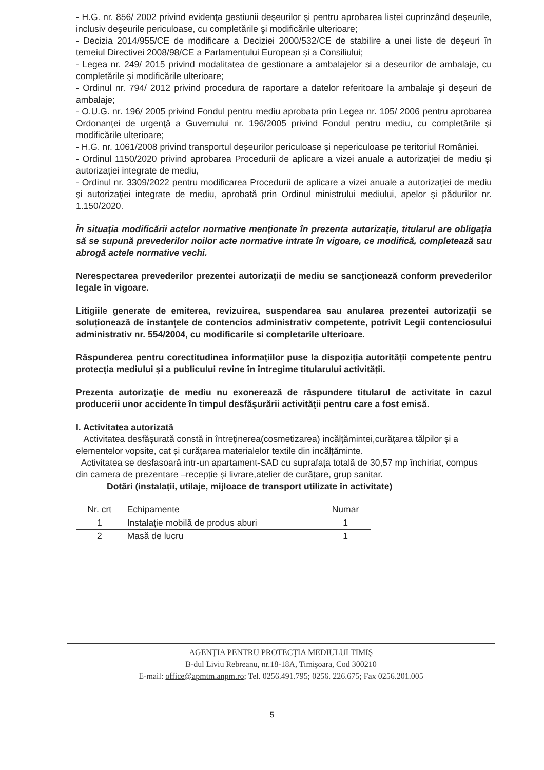- H.G. nr. 856/ 2002 privind evidenţa gestiunii deşeurilor şi pentru aprobarea listei cuprinzând deşeurile, inclusiv deşeurile periculoase, cu completările şi modificările ulterioare;
- Decizia 2014/955/CE de modificare a Deciziei 2000/532/CE de stabilire a unei liste de deșeuri în temeiul Directivei 2008/98/CE a Parlamentului European și a Consiliului;
- Legea nr. 249/ 2015 privind modalitatea de gestionare a ambalajelor si a deseurilor de ambalaje, cu completările şi modificările ulterioare;
- Ordinul nr. 794/ 2012 privind procedura de raportare a datelor referitoare la ambalaje şi deşeuri de ambalaje;
- O.U.G. nr. 196/ 2005 privind Fondul pentru mediu aprobata prin Legea nr. 105/ 2006 pentru aprobarea Ordonanţei de urgenţă a Guvernului nr. 196/2005 privind Fondul pentru mediu, cu completările şi modificările ulterioare;
- H.G. nr. 1061/2008 privind transportul deșeurilor periculoase și nepericuloase pe teritoriul României.
- Ordinul 1150/2020 privind aprobarea Procedurii de aplicare a vizei anuale a autorizației de mediu și autorizației integrate de mediu,
- Ordinul nr. 3309/2022 pentru modificarea Procedurii de aplicare a vizei anuale a autorizaţiei de mediu şi autorizaţiei integrate de mediu, aprobată prin Ordinul ministrului mediului, apelor şi pădurilor nr. 1.150/2020.
În situaţia modificării actelor normative menţionate în prezenta autorizaţie, titularul are obligaţia să se supună prevederilor noilor acte normative intrate în vigoare, ce modifică, completează sau abrogă actele normative vechi.
Nerespectarea prevederilor prezentei autorizaţii de mediu se sancţionează conform prevederilor legale în vigoare.
Litigiile generate de emiterea, revizuirea, suspendarea sau anularea prezentei autorizații se soluționează de instanțele de contencios administrativ competente, potrivit Legii contenciosului administrativ nr. 554/2004, cu modificarile si completarile ulterioare.
Răspunderea pentru corectitudinea informațiilor puse la dispoziția autorității competente pentru protecția mediului și a publicului revine în întregime titularului activității.
Prezenta autorizaţie de mediu nu exonerează de răspundere titularul de activitate în cazul producerii unor accidente în timpul desfăşurării activităţii pentru care a fost emisă.
I. Activitatea autorizată
Activitatea desfășurată constă in întreținerea(cosmetizarea) incălțămintei,curățarea tălpilor și a elementelor vopsite, cat și curățarea materialelor textile din incălțăminte.
Activitatea se desfasoară intr-un apartament-SAD cu suprafața totală de 30,57 mp închiriat, compus din camera de prezentare –recepție și livrare,atelier de curățare, grup sanitar.
Dotări (instalații, utilaje, mijloace de transport utilizate în activitate)
| Nr. crt | Echipamente | Numar |
| 1 | Instalație mobilă de produs aburi | 1 |
| 2 | Masă de lucru | 1 |
AGENŢIA PENTRU PROTECŢIA MEDIULUI TIMIŞ
B-dul Liviu Rebreanu, nr.18-18A, Timişoara, Cod 300210
E-mail: office@apmtm.anpm.ro; Tel. 0256.491.795; 0256. 226.675; Fax 0256.201.005
5